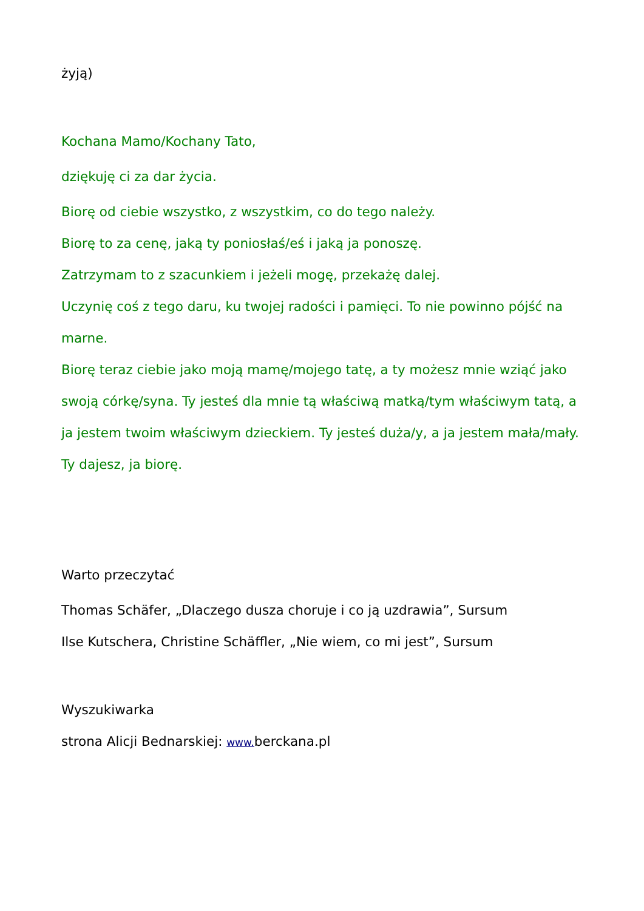żyją)
Kochana Mamo/Kochany Tato,
dziękuję ci za dar życia.
Biorę od ciebie wszystko, z wszystkim, co do tego należy.
Biorę to za cenę, jaką ty poniosłaś/eś i jaką ja ponoszę.
Zatrzymam to z szacunkiem i jeżeli mogę, przekażę dalej.
Uczynię coś z tego daru, ku twojej radości i pamięci. To nie powinno pójść na marne.
Biorę teraz ciebie jako moją mamę/mojego tatę, a ty możesz mnie wziąć jako swoją córkę/syna. Ty jesteś dla mnie tą właściwą matką/tym właściwym tatą, a ja jestem twoim właściwym dzieckiem. Ty jesteś duża/y, a ja jestem mała/mały. Ty dajesz, ja biorę.
Warto przeczytać
Thomas Schäfer, „Dlaczego dusza choruje i co ją uzdrawia”, Sursum
Ilse Kutschera, Christine Schäffler, „Nie wiem, co mi jest”, Sursum
Wyszukiwarka
strona Alicji Bednarskiej: www. berckana.pl